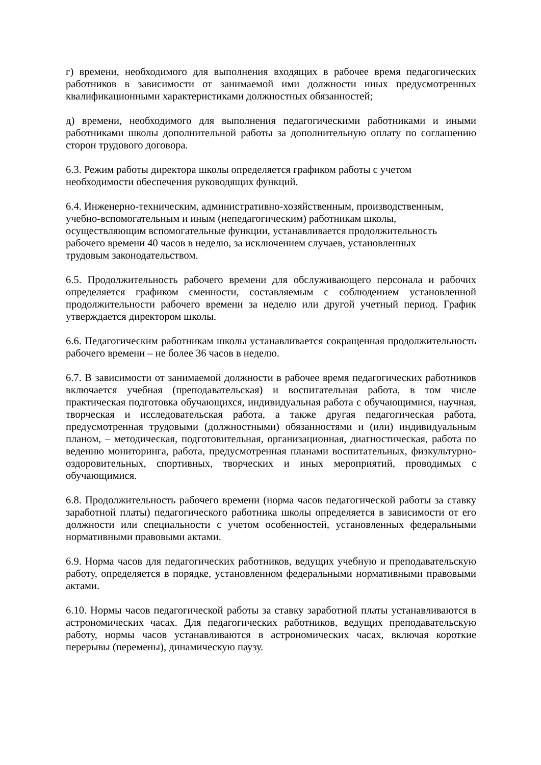г) времени, необходимого для выполнения входящих в рабочее время педагогических работников в зависимости от занимаемой ими должности иных предусмотренных квалификационными характеристиками должностных обязанностей;
д) времени, необходимого для выполнения педагогическими работниками и иными работниками школы дополнительной работы за дополнительную оплату по соглашению сторон трудового договора.
6.3. Режим работы директора школы определяется графиком работы с учетом
необходимости обеспечения руководящих функций.
6.4. Инженерно-техническим, административно-хозяйственным, производственным,
учебно-вспомогательным и иным (непедагогическим) работникам школы,
осуществляющим вспомогательные функции, устанавливается продолжительность
рабочего времени 40 часов в неделю, за исключением случаев, установленных
трудовым законодательством.
6.5. Продолжительность рабочего времени для обслуживающего персонала и рабочих определяется графиком сменности, составляемым с соблюдением установленной продолжительности рабочего времени за неделю или другой учетный период. График утверждается директором школы.
6.6. Педагогическим работникам школы устанавливается сокращенная продолжительность рабочего времени – не более 36 часов в неделю.
6.7. В зависимости от занимаемой должности в рабочее время педагогических работников включается учебная (преподавательская) и воспитательная работа, в том числе практическая подготовка обучающихся, индивидуальная работа с обучающимися, научная, творческая и исследовательская работа, а также другая педагогическая работа, предусмотренная трудовыми (должностными) обязанностями и (или) индивидуальным планом, – методическая, подготовительная, организационная, диагностическая, работа по ведению мониторинга, работа, предусмотренная планами воспитательных, физкультурно-оздоровительных, спортивных, творческих и иных мероприятий, проводимых с обучающимися.
6.8. Продолжительность рабочего времени (норма часов педагогической работы за ставку заработной платы) педагогического работника школы определяется в зависимости от его должности или специальности с учетом особенностей, установленных федеральными нормативными правовыми актами.
6.9. Норма часов для педагогических работников, ведущих учебную и преподавательскую работу, определяется в порядке, установленном федеральными нормативными правовыми актами.
6.10. Нормы часов педагогической работы за ставку заработной платы устанавливаются в астрономических часах. Для педагогических работников, ведущих преподавательскую работу, нормы часов устанавливаются в астрономических часах, включая короткие перерывы (перемены), динамическую паузу.